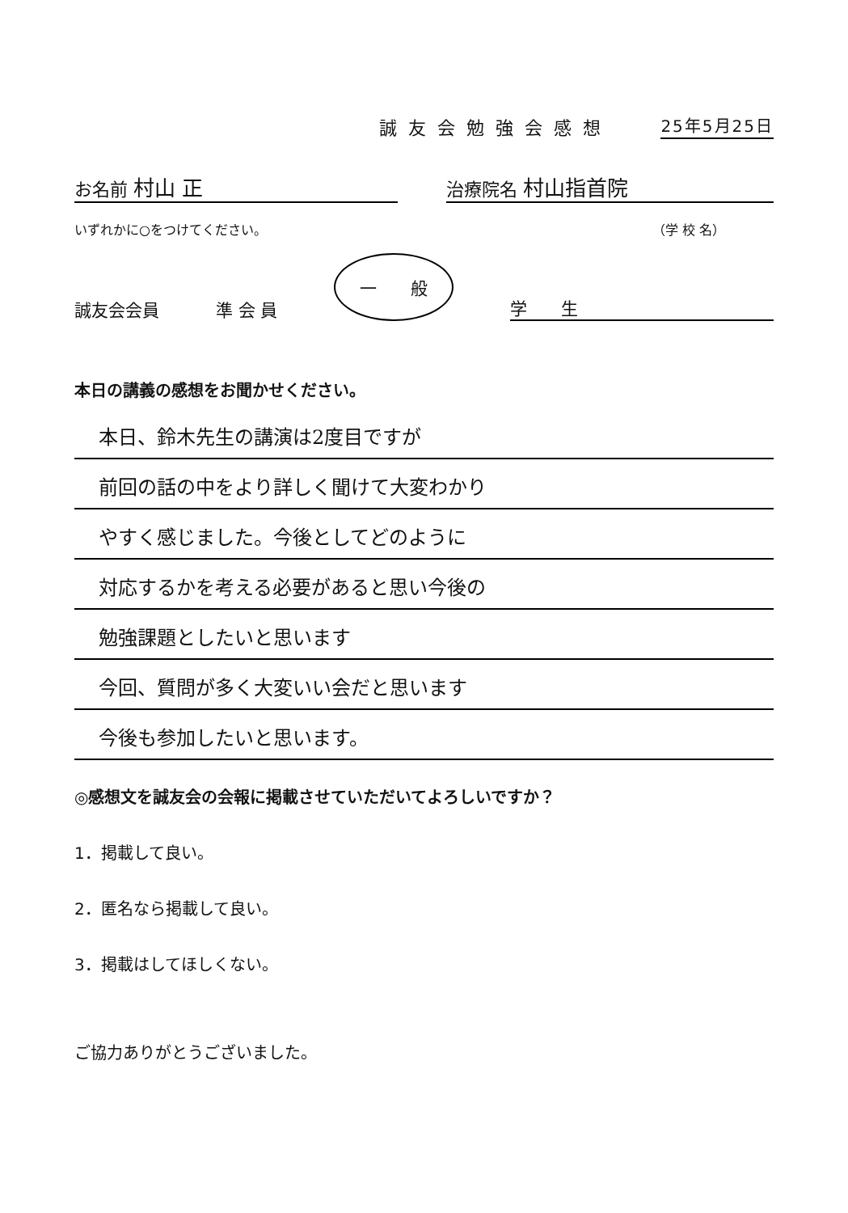誠友会勉強会感想 25年5月25日
お名前 村山 正 治療院名 村山指首院
いずれかに○をつけてください。 （学 校 名）
誠友会会員 準 会 員 一　　般 学　　生
本日の講義の感想をお聞かせください。
本日、鈴木先生の講演は2度目ですが
前回の話の中をより詳しく聞けて大変わかり
やすく感じました。今後としてどのように
対応するかを考える必要があると思い今後の
勉強課題としたいと思います
今回、質問が多く大変いい会だと思います
今後も参加したいと思います。
◎感想文を誠友会の会報に掲載させていただいてよろしいですか？
1．掲載して良い。
2．匿名なら掲載して良い。
3．掲載はしてほしくない。
ご協力ありがとうございました。